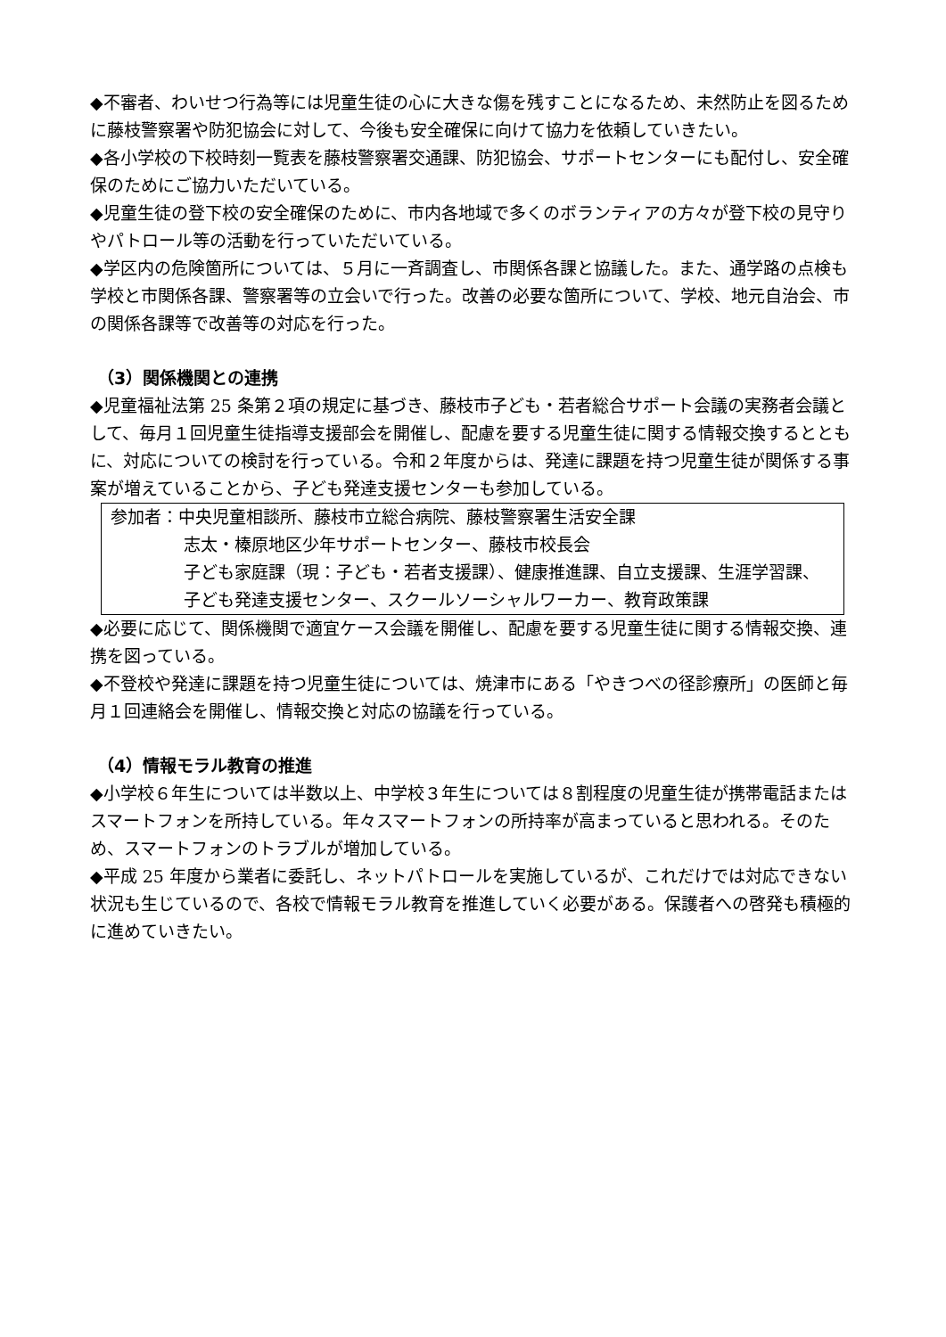◆不審者、わいせつ行為等には児童生徒の心に大きな傷を残すことになるため、未然防止を図るために藤枝警察署や防犯協会に対して、今後も安全確保に向けて協力を依頼していきたい。
◆各小学校の下校時刻一覧表を藤枝警察署交通課、防犯協会、サポートセンターにも配付し、安全確保のためにご協力いただいている。
◆児童生徒の登下校の安全確保のために、市内各地域で多くのボランティアの方々が登下校の見守りやパトロール等の活動を行っていただいている。
◆学区内の危険箇所については、５月に一斉調査し、市関係各課と協議した。また、通学路の点検も学校と市関係各課、警察署等の立会いで行った。改善の必要な箇所について、学校、地元自治会、市の関係各課等で改善等の対応を行った。
（3）関係機関との連携
◆児童福祉法第 25 条第２項の規定に基づき、藤枝市子ども・若者総合サポート会議の実務者会議として、毎月１回児童生徒指導支援部会を開催し、配慮を要する児童生徒に関する情報交換するとともに、対応についての検討を行っている。令和２年度からは、発達に課題を持つ児童生徒が関係する事案が増えていることから、子ども発達支援センターも参加している。
参加者：中央児童相談所、藤枝市立総合病院、藤枝警察署生活安全課
志太・榛原地区少年サポートセンター、藤枝市校長会
子ども家庭課（現：子ども・若者支援課）、健康推進課、自立支援課、生涯学習課、子ども発達支援センター、スクールソーシャルワーカー、教育政策課
◆必要に応じて、関係機関で適宜ケース会議を開催し、配慮を要する児童生徒に関する情報交換、連携を図っている。
◆不登校や発達に課題を持つ児童生徒については、焼津市にある「やきつべの径診療所」の医師と毎月１回連絡会を開催し、情報交換と対応の協議を行っている。
（4）情報モラル教育の推進
◆小学校６年生については半数以上、中学校３年生については８割程度の児童生徒が携帯電話またはスマートフォンを所持している。年々スマートフォンの所持率が高まっていると思われる。そのため、スマートフォンのトラブルが増加している。
◆平成 25 年度から業者に委託し、ネットパトロールを実施しているが、これだけでは対応できない状況も生じているので、各校で情報モラル教育を推進していく必要がある。保護者への啓発も積極的に進めていきたい。